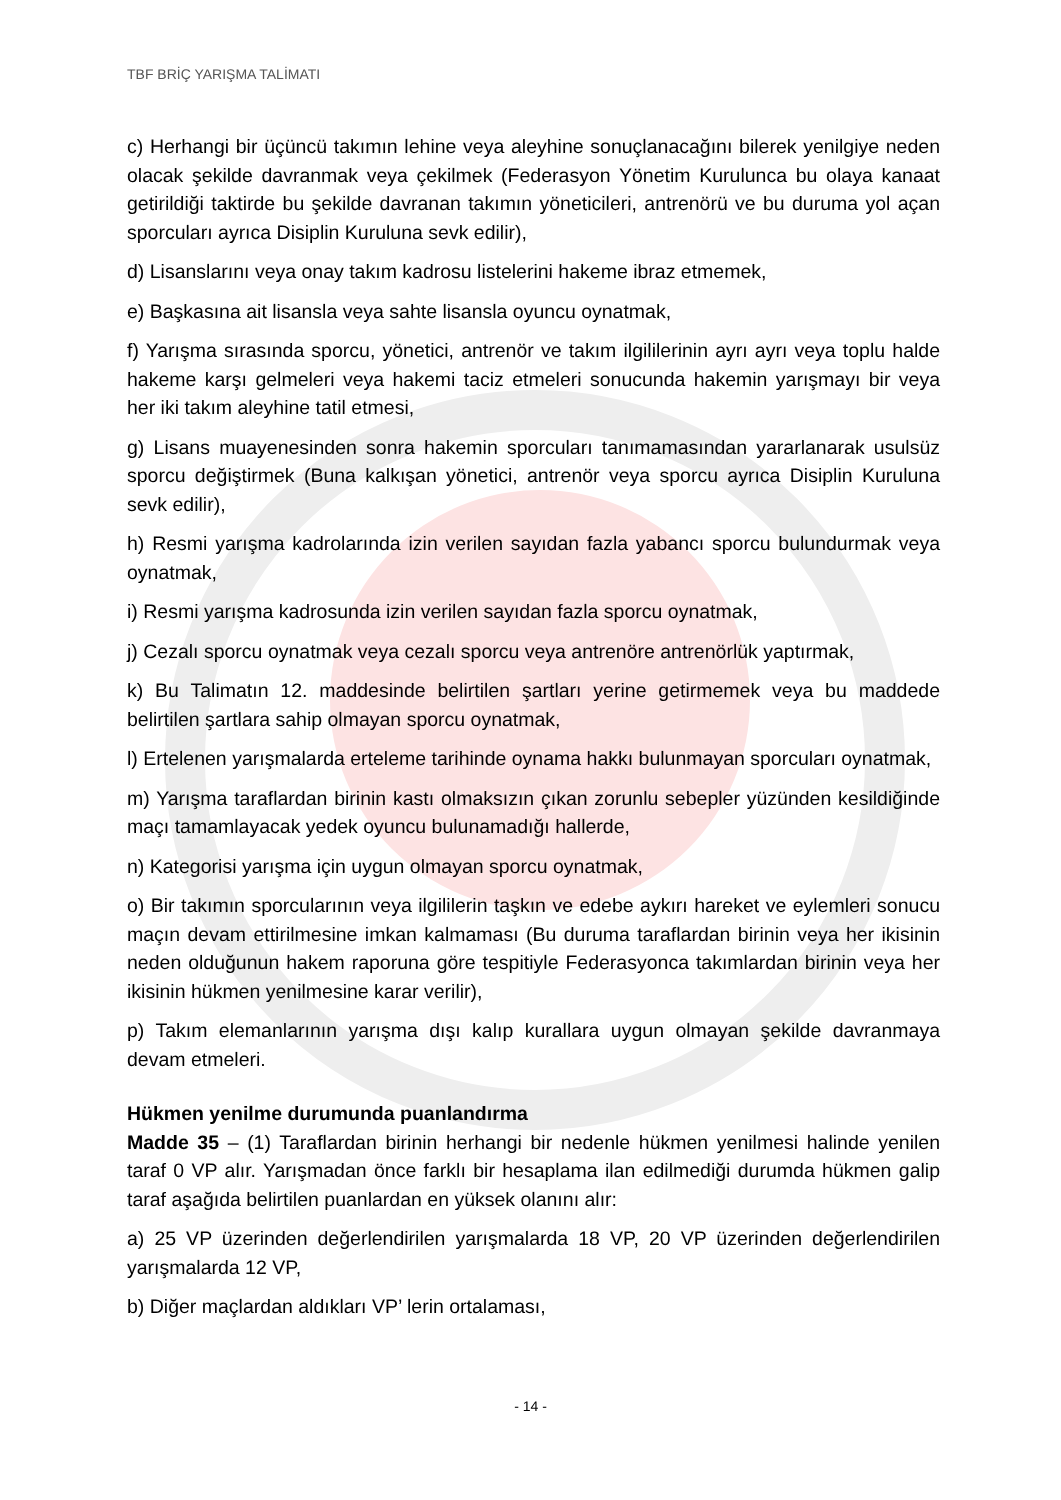TBF BRİÇ YARIŞMA TALİMATI
c) Herhangi bir üçüncü takımın lehine veya aleyhine sonuçlanacağını bilerek yenilgiye neden olacak şekilde davranmak veya çekilmek (Federasyon Yönetim Kurulunca bu olaya kanaat getirildiği taktirde bu şekilde davranan takımın yöneticileri, antrenörü ve bu duruma yol açan sporcuları ayrıca Disiplin Kuruluna sevk edilir),
d) Lisanslarını veya onay takım kadrosu listelerini hakeme ibraz etmemek,
e) Başkasına ait lisansla veya sahte lisansla oyuncu oynatmak,
f) Yarışma sırasında sporcu, yönetici, antrenör ve takım ilgililerinin ayrı ayrı veya toplu halde hakeme karşı gelmeleri veya hakemi taciz etmeleri sonucunda hakemin yarışmayı bir veya her iki takım aleyhine tatil etmesi,
g) Lisans muayenesinden sonra hakemin sporcuları tanımamasından yararlanarak usulsüz sporcu değiştirmek (Buna kalkışan yönetici, antrenör veya sporcu ayrıca Disiplin Kuruluna sevk edilir),
h) Resmi yarışma kadrolarında izin verilen sayıdan fazla yabancı sporcu bulundurmak veya oynatmak,
i) Resmi yarışma kadrosunda izin verilen sayıdan fazla sporcu oynatmak,
j) Cezalı sporcu oynatmak veya cezalı sporcu veya antrenöre antrenörlük yaptırmak,
k) Bu Talimatın 12. maddesinde belirtilen şartları yerine getirmemek veya bu maddede belirtilen şartlara sahip olmayan sporcu oynatmak,
l) Ertelenen yarışmalarda erteleme tarihinde oynama hakkı bulunmayan sporcuları oynatmak,
m) Yarışma taraflardan birinin kastı olmaksızın çıkan zorunlu sebepler yüzünden kesildiğinde maçı tamamlayacak yedek oyuncu bulunamadığı hallerde,
n) Kategorisi yarışma için uygun olmayan sporcu oynatmak,
o) Bir takımın sporcularının veya ilgililerin taşkın ve edebe aykırı hareket ve eylemleri sonucu maçın devam ettirilmesine imkan kalmaması (Bu duruma taraflardan birinin veya her ikisinin neden olduğunun hakem raporuna göre tespitiyle Federasyonca takımlardan birinin veya her ikisinin hükmen yenilmesine karar verilir),
p) Takım elemanlarının yarışma dışı kalıp kurallara uygun olmayan şekilde davranmaya devam etmeleri.
Hükmen yenilme durumunda puanlandırma
Madde 35 – (1) Taraflardan birinin herhangi bir nedenle hükmen yenilmesi halinde yenilen taraf 0 VP alır. Yarışmadan önce farklı bir hesaplama ilan edilmediği durumda hükmen galip taraf aşağıda belirtilen puanlardan en yüksek olanını alır:
a) 25 VP üzerinden değerlendirilen yarışmalarda 18 VP, 20 VP üzerinden değerlendirilen yarışmalarda 12 VP,
b) Diğer maçlardan aldıkları VP’ lerin ortalaması,
- 14 -